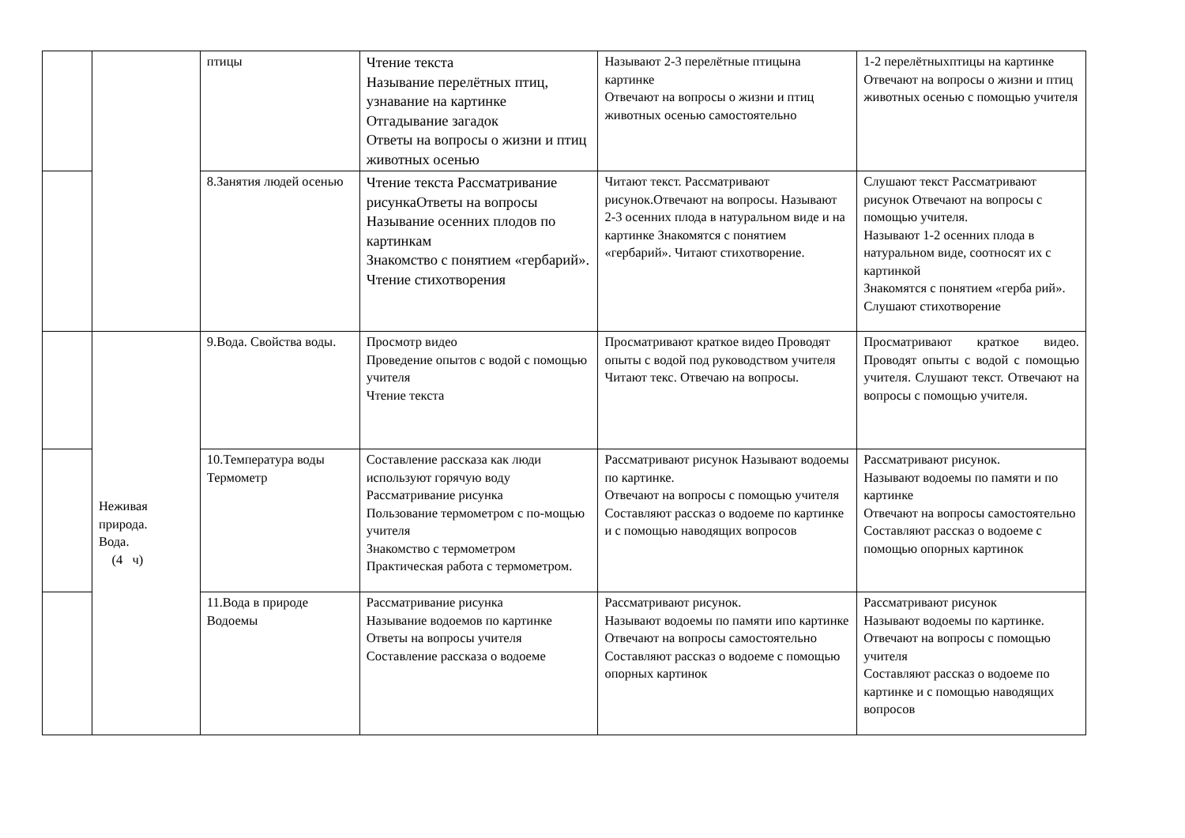| | | птицы | Чтение текста Называние перелётных птиц, узнавание на картинке Отгадывание загадок Ответы на вопросы о жизни и птиц животных осенью | Называют 2-3 перелётные птицына картинке Отвечают на вопросы о жизни и птиц животных осенью самостоятельно | 1-2 перелётныхптицы на картинке Отвечают на вопросы о жизни и птиц животных осенью с помощью учителя |
| | | 8.Занятия людей осенью | Чтение текста Рассматривание рисункаОтветы на вопросы Называние осенних плодов по картинкам Знакомство с понятием «гербарий». Чтение стихотворения | Читают текст. Рассматривают рисунок.Отвечают на вопросы. Называют 2-3 осенних плода в натуральном виде и на картинке Знакомятся с понятием «гербарий». Читают стихотворение. | Слушают текст Рассматривают рисунок Отвечают на вопросы с помощью учителя. Называют 1-2 осенних плода в натуральном виде, соотносят их с картинкой Знакомятся с понятием «герба рий». Слушают стихотворение |
| | Неживая природа. Вода. (4 ч) | 9.Вода. Свойства воды. | Просмотр видео Проведение опытов с водой с помощью учителя Чтение текста | Просматривают краткое видео Проводят опыты с водой под руководством учителя Читают текс. Отвечаю на вопросы. | Просматривают краткое видео. Проводят опыты с водой с помощью учителя. Слушают текст. Отвечают на вопросы с помощью учителя. |
| | | 10.Температура воды Термометр | Составление рассказа как люди используют горячую воду Рассматривание рисунка Пользование термометром с по-мощью учителя Знакомство с термометром Практическая работа с термометром. | Рассматривают рисунок Называют водоемы по картинке. Отвечают на вопросы с помощью учителя Составляют рассказ о водоеме по картинке и с помощью наводящих вопросов | Рассматривают рисунок. Называют водоемы по памяти и по картинке Отвечают на вопросы самостоятельно Составляют рассказ о водоеме с помощью опорных картинок |
| | | 11.Вода в природе Водоемы | Рассматривание рисунка Называние водоемов по картинке Ответы на вопросы учителя Составление рассказа о водоеме | Рассматривают рисунок. Называют водоемы по памяти ипо картинке Отвечают на вопросы самостоятельно Составляют рассказ о водоеме с помощью опорных картинок | Рассматривают рисунок Называют водоемы по картинке. Отвечают на вопросы с помощью учителя Составляют рассказ о водоеме по картинке и с помощью наводящих вопросов |